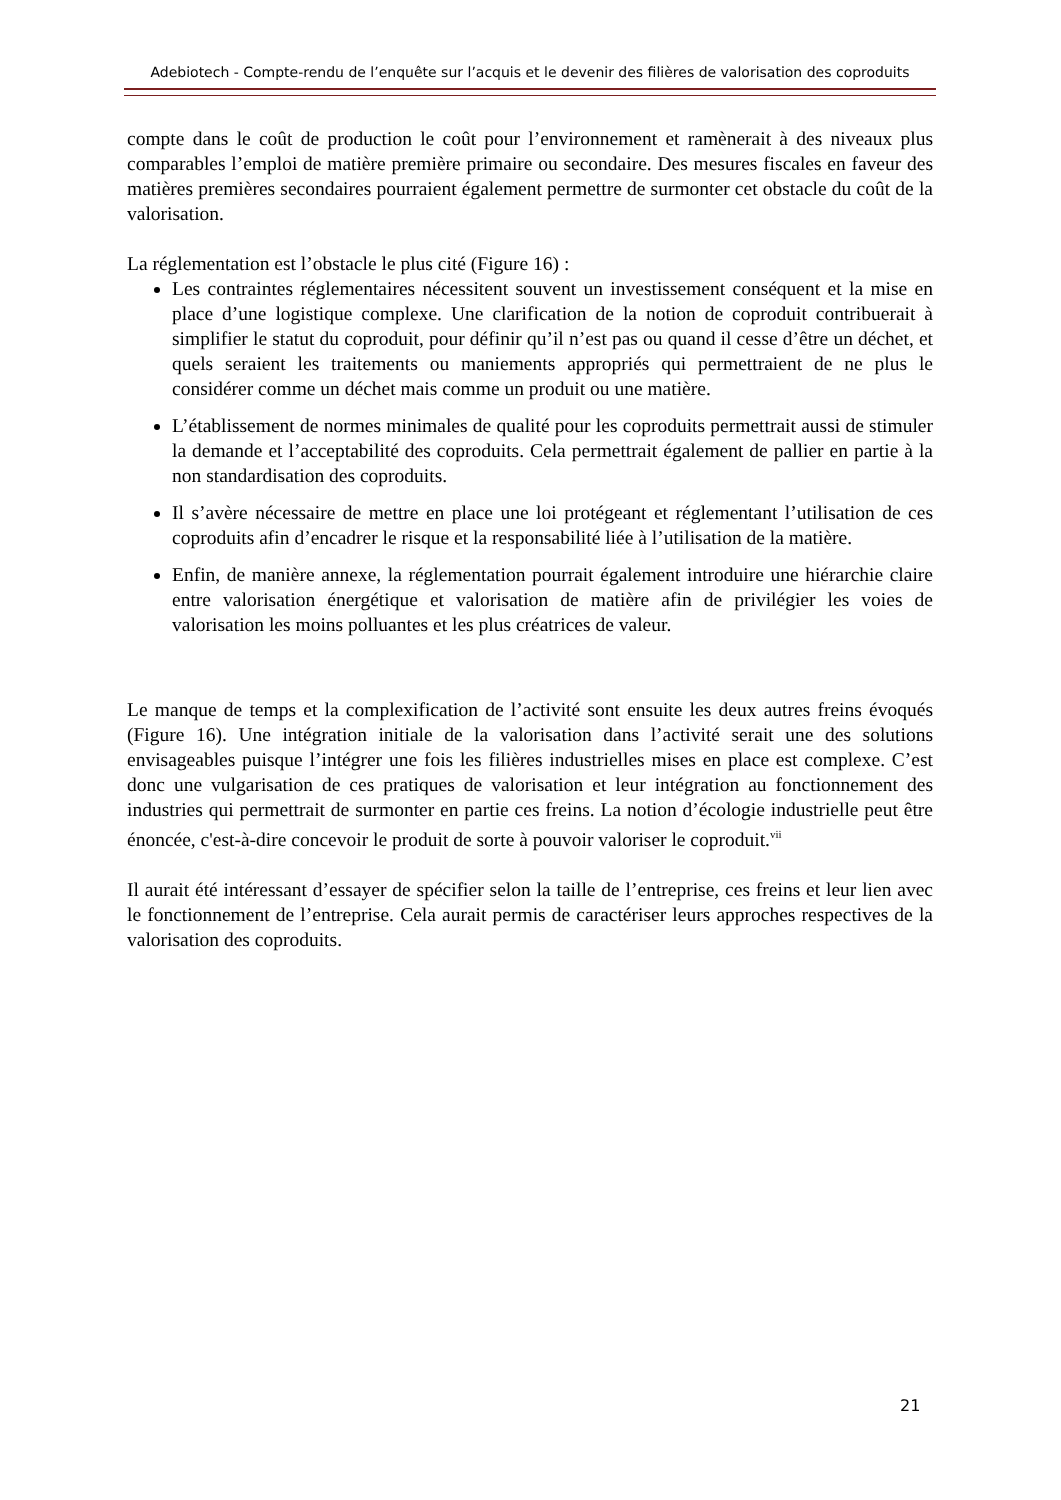Adebiotech - Compte-rendu de l’enquête sur l’acquis et le devenir des filières de valorisation des coproduits
compte dans le coût de production le coût pour l’environnement et ramènerait à des niveaux plus comparables l’emploi de matière première primaire ou secondaire. Des mesures fiscales en faveur des matières premières secondaires pourraient également permettre de surmonter cet obstacle du coût de la valorisation.
La réglementation est l’obstacle le plus cité (Figure 16) :
Les contraintes réglementaires nécessitent souvent un investissement conséquent et la mise en place d’une logistique complexe. Une clarification de la notion de coproduit contribuerait à simplifier le statut du coproduit, pour définir qu’il n’est pas ou quand il cesse d’être un déchet, et quels seraient les traitements ou maniements appropriés qui permettraient de ne plus le considérer comme un déchet mais comme un produit ou une matière.
L’établissement de normes minimales de qualité pour les coproduits permettrait aussi de stimuler la demande et l’acceptabilité des coproduits. Cela permettrait également de pallier en partie à la non standardisation des coproduits.
Il s’avère nécessaire de mettre en place une loi protégeant et réglementant l’utilisation de ces coproduits afin d’encadrer le risque et la responsabilité liée à l’utilisation de la matière.
Enfin, de manière annexe, la réglementation pourrait également introduire une hiérarchie claire entre valorisation énergétique et valorisation de matière afin de privilégier les voies de valorisation les moins polluantes et les plus créatrices de valeur.
Le manque de temps et la complexification de l’activité sont ensuite les deux autres freins évoqués (Figure 16). Une intégration initiale de la valorisation dans l’activité serait une des solutions envisageables puisque l’intégrer une fois les filières industrielles mises en place est complexe. C’est donc une vulgarisation de ces pratiques de valorisation et leur intégration au fonctionnement des industries qui permettrait de surmonter en partie ces freins. La notion d’écologie industrielle peut être énoncée, c'est-à-dire concevoir le produit de sorte à pouvoir valoriser le coproduit.<sup>vii</sup>
Il aurait été intéressant d’essayer de spécifier selon la taille de l’entreprise, ces freins et leur lien avec le fonctionnement de l’entreprise. Cela aurait permis de caractériser leurs approches respectives de la valorisation des coproduits.
21